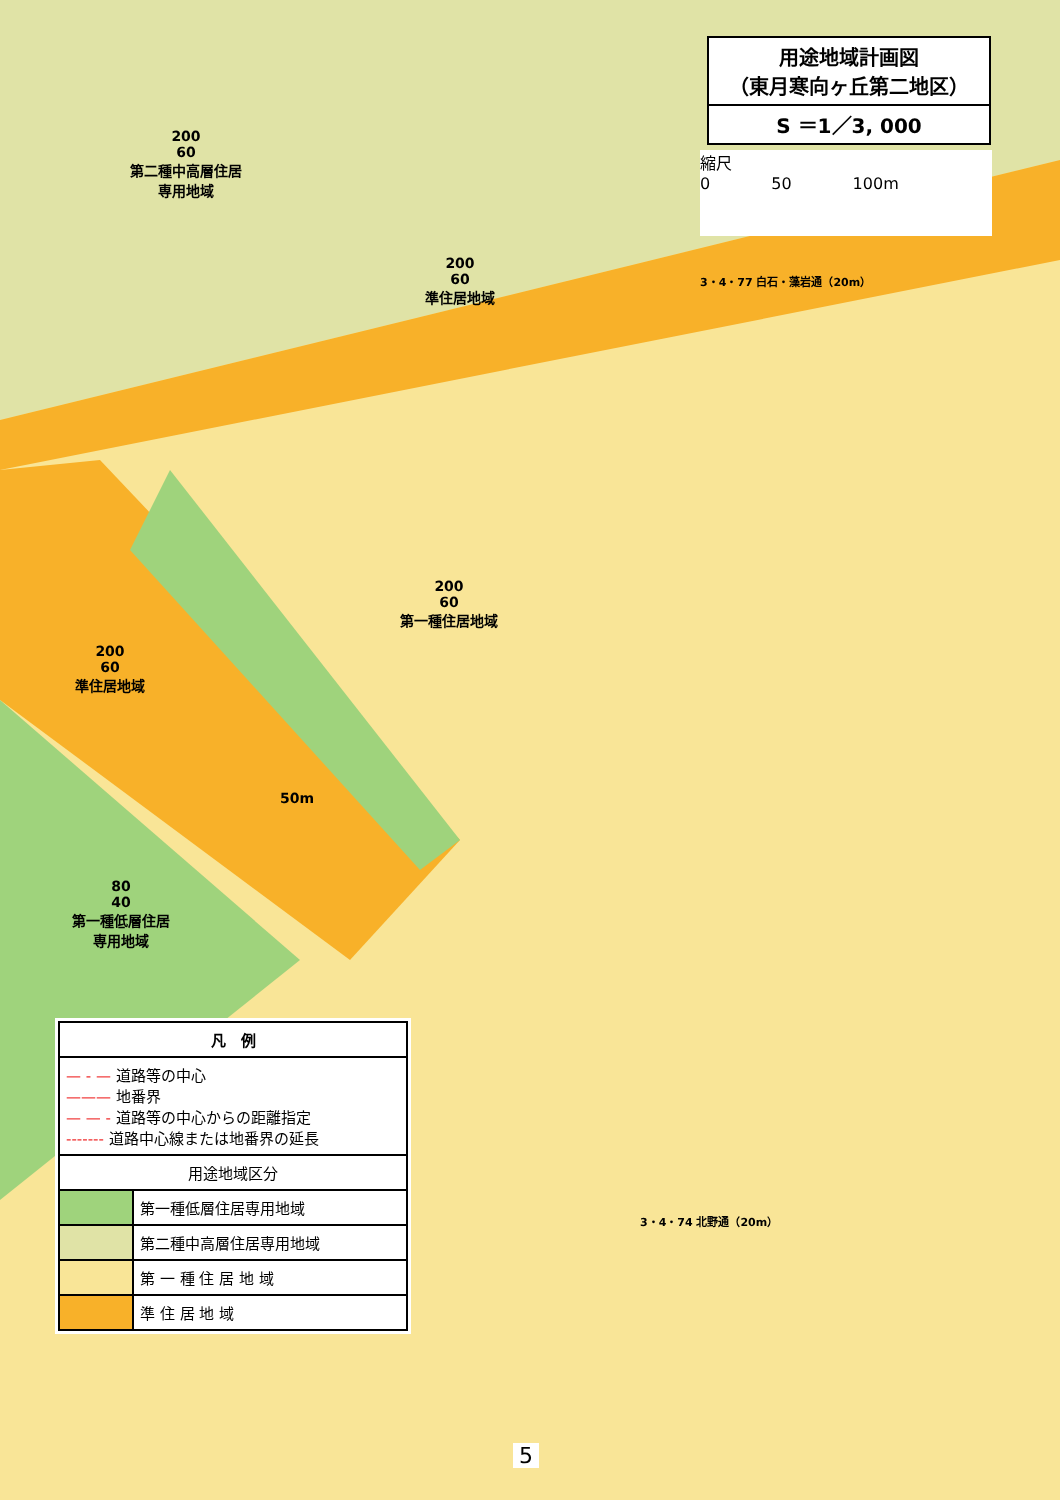用途地域計画図
（東月寒向ヶ丘第二地区）
S ＝1／3, 000
縮尺
0 50 100m
200
60
第二種中高層住居
専用地域
200
60
準住居地域
200
60
第一種住居地域
200
60
準住居地域
80
40
第一種低層住居
専用地域
50m
3・4・77 白石・藻岩通（20m）
3・4・74 北野通（20m）
| 凡 例 | |
| --- | --- |
| — - — 道路等の中心 ——— 地番界 — — - 道路等の中心からの距離指定 ------- 道路中心線または地番界の延長 | |
| 用途地域区分 | |
| | 第一種低層住居専用地域 |
| | 第二種中高層住居専用地域 |
| | 第 一 種 住 居 地 域 |
| | 準 住 居 地 域 |
5